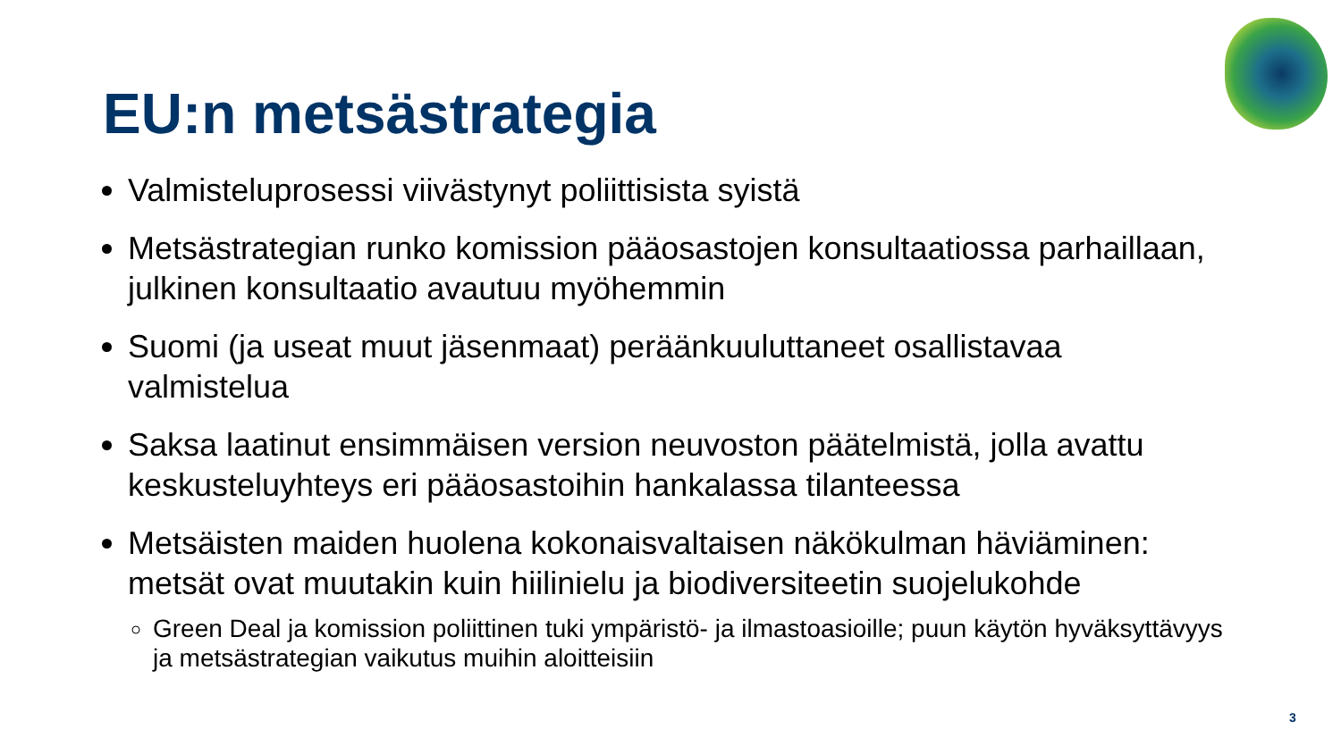EU:n metsästrategia
Valmisteluprosessi viivästynyt poliittisista syistä
Metsästrategian runko komission pääosastojen konsultaatiossa parhaillaan, julkinen konsultaatio avautuu myöhemmin
Suomi (ja useat muut jäsenmaat) peräänkuuluttaneet osallistavaa valmistelua
Saksa laatinut ensimmäisen version neuvoston päätelmistä, jolla avattu keskusteluyhteys eri pääosastoihin hankalassa tilanteessa
Metsäisten maiden huolena kokonaisvaltaisen näkökulman häviäminen: metsät ovat muutakin kuin hiilinielu ja biodiversiteetin suojelukohde
Green Deal ja komission poliittinen tuki ympäristö- ja ilmastoasioille; puun käytön hyväksyttävyys ja metsästrategian vaikutus muihin aloitteisiin
3